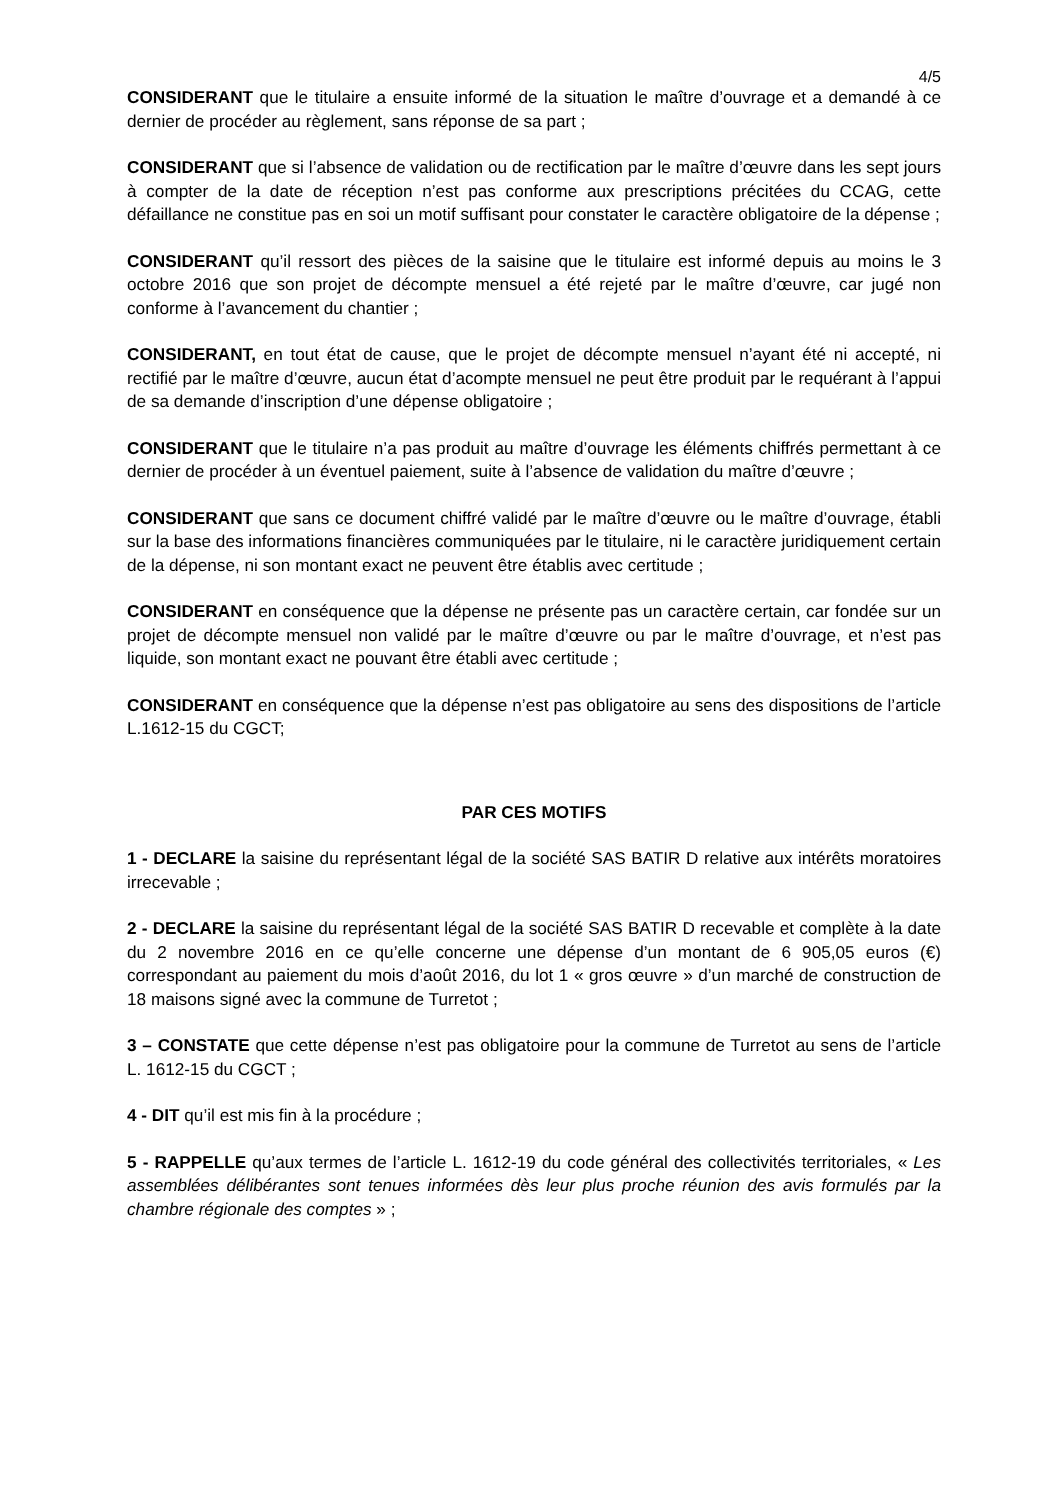4/5
CONSIDERANT que le titulaire a ensuite informé de la situation le maître d’ouvrage et a demandé à ce dernier de procéder au règlement, sans réponse de sa part ;
CONSIDERANT que si l’absence de validation ou de rectification par le maître d’œuvre dans les sept jours à compter de la date de réception n’est pas conforme aux prescriptions précitées du CCAG, cette défaillance ne constitue pas en soi un motif suffisant pour constater le caractère obligatoire de la dépense ;
CONSIDERANT qu’il ressort des pièces de la saisine que le titulaire est informé depuis au moins le 3 octobre 2016 que son projet de décompte mensuel a été rejeté par le maître d’œuvre, car jugé non conforme à l’avancement du chantier ;
CONSIDERANT, en tout état de cause, que le projet de décompte mensuel n’ayant été ni accepté, ni rectifié par le maître d’œuvre, aucun état d’acompte mensuel ne peut être produit par le requérant à l’appui de sa demande d’inscription d’une dépense obligatoire ;
CONSIDERANT que le titulaire n’a pas produit au maître d’ouvrage les éléments chiffrés permettant à ce dernier de procéder à un éventuel paiement, suite à l’absence de validation du maître d’œuvre ;
CONSIDERANT que sans ce document chiffré validé par le maître d’œuvre ou le maître d’ouvrage, établi sur la base des informations financières communiquées par le titulaire, ni le caractère juridiquement certain de la dépense, ni son montant exact ne peuvent être établis avec certitude ;
CONSIDERANT en conséquence que la dépense ne présente pas un caractère certain, car fondée sur un projet de décompte mensuel non validé par le maître d’œuvre ou par le maître d’ouvrage, et n’est pas liquide, son montant exact ne pouvant être établi avec certitude ;
CONSIDERANT en conséquence que la dépense n’est pas obligatoire au sens des dispositions de l’article L.1612-15 du CGCT;
PAR CES MOTIFS
1 - DECLARE la saisine du représentant légal de la société SAS BATIR D relative aux intérêts moratoires irrecevable ;
2 - DECLARE la saisine du représentant légal de la société SAS BATIR D recevable et complète à la date du 2 novembre 2016 en ce qu’elle concerne une dépense d’un montant de 6 905,05 euros (€) correspondant au paiement du mois d’août 2016, du lot 1 « gros œuvre » d’un marché de construction de 18 maisons signé avec la commune de Turretot ;
3 – CONSTATE que cette dépense n’est pas obligatoire pour la commune de Turretot au sens de l’article L. 1612-15 du CGCT ;
4 - DIT qu’il est mis fin à la procédure ;
5 - RAPPELLE qu’aux termes de l’article L. 1612-19 du code général des collectivités territoriales, « Les assemblées délibérantes sont tenues informées dès leur plus proche réunion des avis formulés par la chambre régionale des comptes » ;